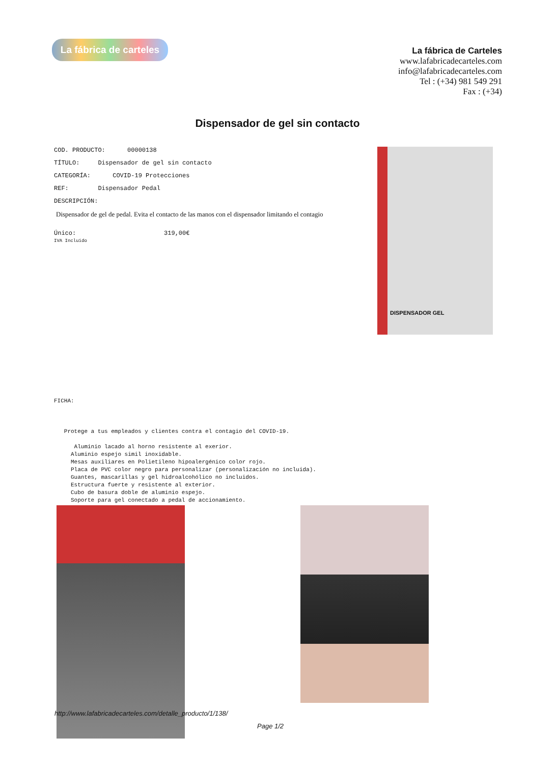La fábrica de carteles
La fábrica de Carteles
www.lafabricadecarteles.com
info@lafabricadecarteles.com
Tel : (+34) 981 549 291
Fax : (+34)
Dispensador de gel sin contacto
COD. PRODUCTO: 00000138
TÍTULO: Dispensador de gel sin contacto
CATEGORÍA: COVID-19 Protecciones
REF: Dispensador Pedal
DESCRIPCIÓN:
Dispensador de gel de pedal. Evita el contacto de las manos con el dispensador limitando el contagio
Único: 319,00€
IVA Incluido
DISPENSADOR GEL
FICHA: Protege a tus empleados y clientes contra el contagio del COVID-19. Aluminio lacado al horno resistente al exerior. Aluminio espejo simil inoxidable. Mesas auxiliares en Polietileno hipoalergénico color rojo. Placa de PVC color negro para personalizar (personalización no incluida). Guantes, mascarillas y gel hidroalcohólico no incluidos. Estructura fuerte y resistente al exterior. Cubo de basura doble de aluminio espejo. Soporte para gel conectado a pedal de accionamiento.
http://www.lafabricadecarteles.com/detalle_producto/1/138/
Page 1/2